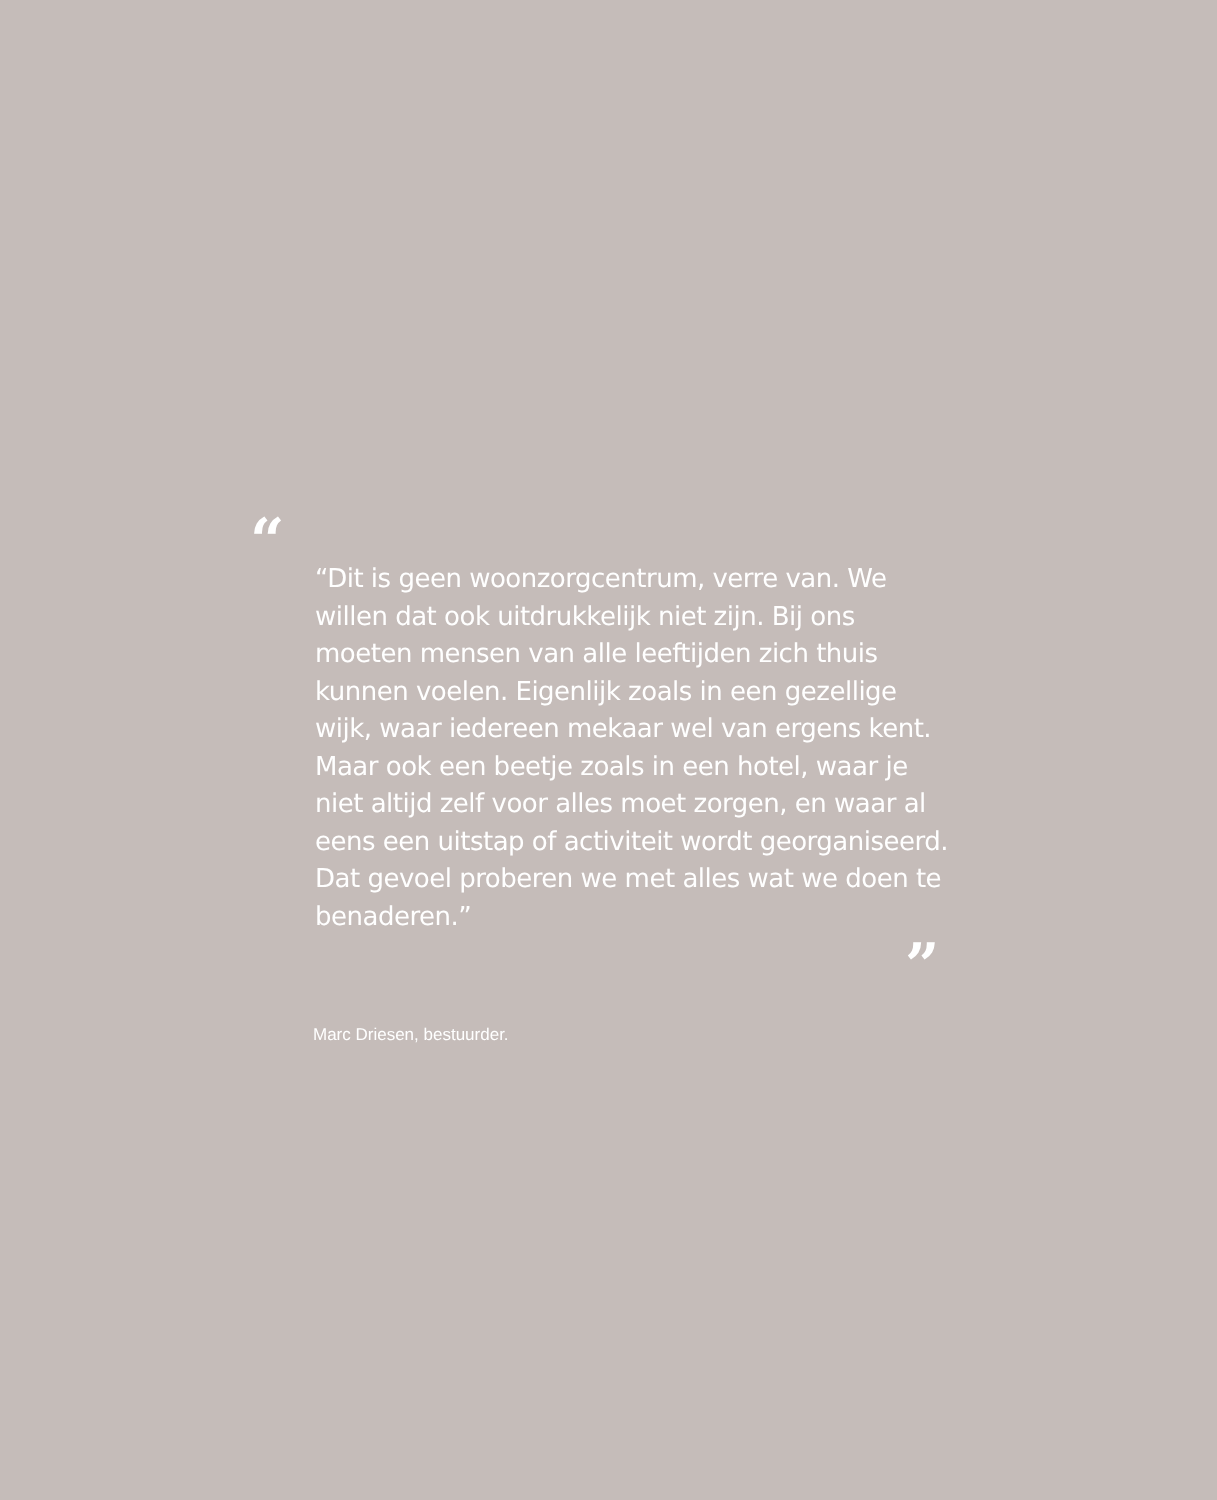“
“Dit is geen woonzorgcentrum, verre van. We willen dat ook uitdrukkelijk niet zijn. Bij ons moeten mensen van alle leeftijden zich thuis kunnen voelen. Eigenlijk zoals in een gezellige wijk, waar iedereen mekaar wel van ergens kent. Maar ook een beetje zoals in een hotel, waar je niet altijd zelf voor alles moet zorgen, en waar al eens een uitstap of activiteit wordt georganiseerd. Dat gevoel proberen we met alles wat we doen te benaderen.”
”
Marc Driesen, bestuurder.